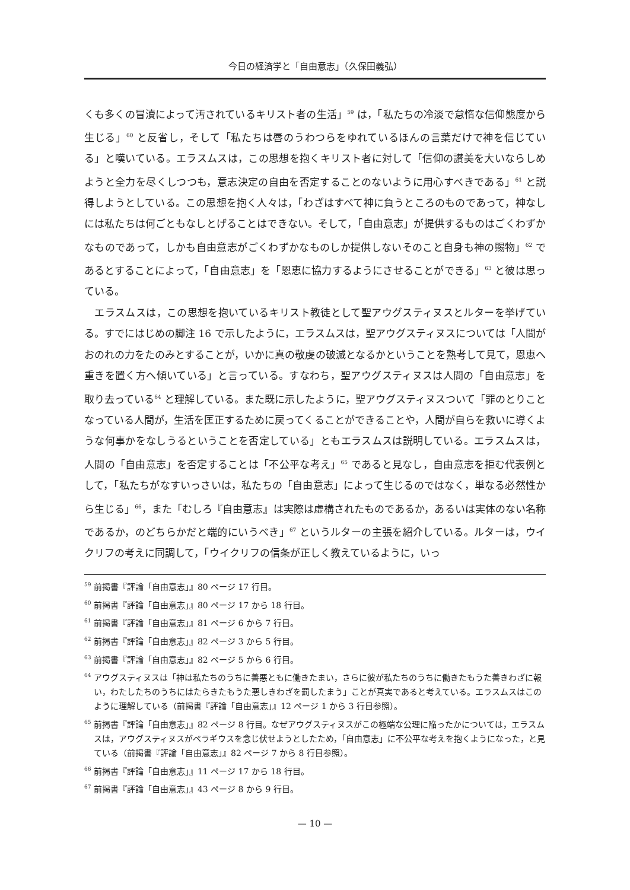今日の経済学と「自由意志」（久保田義弘）
くも多くの冒瀆によって汚されているキリスト者の生活」<sup>59</sup> は，「私たちの冷淡で怠惰な信仰態度から生じる」<sup>60</sup> と反省し，そして「私たちは唇のうわつらをゆれているほんの言葉だけで神を信じている」と嘆いている。エラスムスは，この思想を抱くキリスト者に対して「信仰の讃美を大いならしめようと全力を尽くしつつも，意志決定の自由を否定することのないように用心すべきである」<sup>61</sup> と説得しようとしている。この思想を抱く人々は，「わざはすべて神に負うところのものであって，神なしには私たちは何ごともなしとげることはできない。そして，「自由意志」が提供するものはごくわずかなものであって，しかも自由意志がごくわずかなものしか提供しないそのこと自身も神の賜物」<sup>62</sup> であるとすることによって，「自由意志」を「恩恵に協力するようにさせることができる」<sup>63</sup> と彼は思っている。
　エラスムスは，この思想を抱いているキリスト教徒として聖アウグスティヌスとルターを挙げている。すでにはじめの脚注 16 で示したように，エラスムスは，聖アウグスティヌスについては「人間がおのれの力をたのみとすることが，いかに真の敬虔の破滅となるかということを熟考して見て，恩恵へ重きを置く方へ傾いている」と言っている。すなわち，聖アウグスティヌスは人間の「自由意志」を取り去っている<sup>64</sup> と理解している。また既に示したように，聖アウグスティヌスついて「罪のとりことなっている人間が，生活を匡正するために戻ってくることができることや，人間が自らを救いに導くような何事かをなしうるということを否定している」ともエラスムスは説明している。エラスムスは，人間の「自由意志」を否定することは「不公平な考え」<sup>65</sup> であると見なし，自由意志を拒む代表例として，「私たちがなすいっさいは，私たちの「自由意志」によって生じるのではなく，単なる必然性から生じる」<sup>66</sup>，また「むしろ『自由意志』は実際は虚構されたものであるか，あるいは実体のない名称であるか，のどちらかだと端的にいうべき」<sup>67</sup> というルターの主張を紹介している。ルターは，ウイクリフの考えに同調して，「ウイクリフの信条が正しく教えているように，いっ
<sup>59</sup> 前掲書『評論「自由意志」』80 ページ 17 行目。
<sup>60</sup> 前掲書『評論「自由意志」』80 ページ 17 から 18 行目。
<sup>61</sup> 前掲書『評論「自由意志」』81 ページ 6 から 7 行目。
<sup>62</sup> 前掲書『評論「自由意志」』82 ページ 3 から 5 行目。
<sup>63</sup> 前掲書『評論「自由意志」』82 ページ 5 から 6 行目。
<sup>64</sup> アウグスティヌスは「神は私たちのうちに善悪ともに働きたまい，さらに彼が私たちのうちに働きたもうた善きわざに報い，わたしたちのうちにはたらきたもうた悪しきわざを罰したまう」ことが真実であると考えている。エラスムスはこのように理解している（前掲書『評論「自由意志」』12 ページ 1 から 3 行目参照）。
<sup>65</sup> 前掲書『評論「自由意志」』82 ページ 8 行目。なぜアウグスティヌスがこの極端な公理に陥ったかについては，エラスムスは，アウグスティヌスがペラギウスを念じ伏せようとしたため，「自由意志」に不公平な考えを抱くようになった，と見ている（前掲書『評論「自由意志」』82 ページ 7 から 8 行目参照）。
<sup>66</sup> 前掲書『評論「自由意志」』11 ページ 17 から 18 行目。
<sup>67</sup> 前掲書『評論「自由意志」』43 ページ 8 から 9 行目。
— 10 —